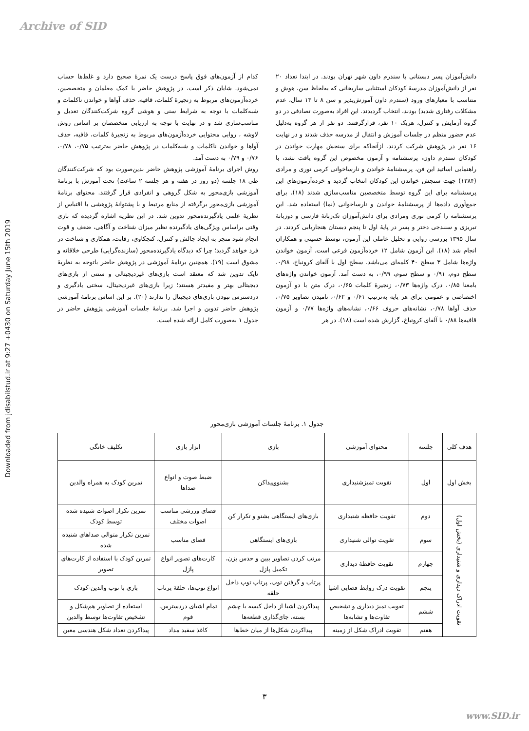Archive of SID
Downloaded from jdisabilstud.ir at 9:27 +0430 on Saturday June 15th 2019
دانش‌آموزان پسر دبستانی با سندرم داون شهر تهران بودند. در ابتدا تعداد ۲۰ نفر از دانش‌آموزان مدرسهٔ کودکان استثنایی ساریخانی که به‌لحاظ سن، هوش و متناسب با معیارهای ورود (سندرم داون آموزش‌پذیر و سن ۸ تا ۱۳ سال، عدم مشکلات رفتاری شدید) بودند، انتخاب گردیدند. این افراد به‌صورت تصادفی در دو گروه آزمایش و کنترل، هریک ۱۰ نفر، قرارگرفتند. دو نفر از هر گروه به‌دلیل عدم حضور منظم در جلسات آموزش و انتقال از مدرسه حذف شدند و در نهایت ۱۶ نفر در پژوهش شرکت کردند. ازآنجاکه برای سنجش مهارت خواندن در کودکان سندرم داون، پرسشنامه و آزمون مخصوص این گروه یافت نشد، با راهنمایی اساتید این فن، پرسشنامهٔ خواندن و نارساخوانی کرمی نوری و مرادی (۱۳۸۴) جهت سنجش خواندن این کودکان انتخاب گردید و خرده‌آزمون‌های این پرسشنامه برای این گروه توسط متخصصین مناسب‌سازی شدند (۱۸). برای جمع‌آوری داده‌ها از پرسشنامهٔ خواندن و نارساخوانی (نما) استفاده شد. این پرسشنامه را کرمی نوری ومرادی برای دانش‌آموزان تک‌زبانهٔ فارسی و دوزبانهٔ تبریزی و سنندجی دختر و پسر در پایهٔ اول تا پنجم دبستان هنجاریابی کردند. در سال ۱۳۹۵ بررسی روایی و تحلیل عاملی این آزمون، توسط حسینی و همکاران انجام شد (۱۸). این آزمون شامل ۱۲ خرده‌آزمون فرعی است. آزمون خواندن واژه‌ها شامل ۳ سطح ۴۰ کلمه‌ای می‌باشد. سطح اول با آلفای کرونباخ، ۰/۹۸، سطح دوم، ۰/۹۱ و سطح سوم، ۰/۹۹، به دست آمد. آزمون خواندن واژه‌های بامعنا ۰/۸۵، درک واژه‌ها ۰/۷۳، زنجیرهٔ کلمات ۰/۶۵، درک متن با دو آزمون اختصاصی و عمومی برای هر پایه به‌ترتیب ۰/۶۱ و ۰/۶۲، نامیدن تصاویر ۰/۷۵، حذف آواها ۰/۷۸، نشانه‌های حروف ۰/۶۶، نشانه‌های واژه‌ها ۰/۷۷ و آزمون قافیه‌ها ۰/۸۸ با آلفای کرونباخ، گزارش شده است (۱۸). در هر
کدام از آزمون‌های فوق پاسخ درست یک نمرهٔ صحیح دارد و غلط‌ها حساب نمی‌شود. شایان ذکر است، در پژوهش حاضر با کمک معلمان و متخصصین، خرده‌آزمون‌های مربوط به زنجیرهٔ کلمات، قافیه، حذف آواها و خواندن ناکلمات و شبه‌کلمات با توجه به شرایط سنی و هوشی گروه شرکت‌کنندگان تعدیل و مناسب‌سازی شد و در نهایت با توجه به ارزیابی متخصصان بر اساس روش لاوشه ، روایی محتوایی خرده‌آزمون‌های مربوط به زنجیرهٔ کلمات، قافیه، حذف آواها و خواندن ناکلمات و شبه‌کلمات در پژوهش حاضر به‌ترتیب ۰/۷۵، ۰/۷۸، ۰/۷۶ و ۰/۷۹ به دست آمد.
روش اجرای برنامهٔ آموزشی پژوهش حاضر بدین‌صورت بود که شرکت‌کنندگان طی ۱۸ جلسه (دو روز در هفته و هر جلسه ۲ ساعت) تحت آموزش با برنامهٔ آموزشی بازی‌محور به شکل گروهی و انفرادی قرار گرفتند. محتوای برنامهٔ آموزشی بازی‌محور برگرفته از منابع مرتبط و با پشتوانهٔ پژوهشی با اقتباس از نظریهٔ علمی یادگیرنده‌محور تدوین شد. در این نظریه اشاره گردیده که بازی وقتی براساس ویژگی‌های یادگیرنده نظیر میزان شناخت و آگاهی، ضعف و قوت انجام شود منجر به ایجاد چالش و کنترل، کنجکاوی، رقابت، همکاری و شناخت در فرد خواهد گردید؛ چرا که دیدگاه یادگیرنده‌محور (سازنده‌گرایی) طرحی خلاقانه و مشوق است (۱۹). همچنین برنامهٔ آموزشی در پژوهش حاضر باتوجه به نظریهٔ نایک تدوین شد که معتقد است بازی‌های غیردیجیتالی و سنتی از بازی‌های دیجیتالی بهتر و مفیدتر هستند؛ زیرا بازی‌های غیردیجیتال، سختی یادگیری و دردسترس نبودن بازی‌های دیجیتال را ندارند (۲۰). بر این اساس برنامهٔ آموزشی پژوهش حاضر تدوین و اجرا شد. برنامهٔ جلسات آموزشی پژوهش حاضر در جدول ۱ به‌صورت کامل ارائه شده است.
جدول ۱. برنامهٔ جلسات آموزشی بازی‌محور
| هدف کلی | جلسه | محتوای آموزشی | بازی | ابزار بازی | تکلیف خانگی |
| --- | --- | --- | --- | --- | --- |
| بخش اول | اول | تقویت تمیزشنیداری | بشنووپیداکن | ضبط صوت و انواع صداها | تمرین کودک به همراه والدین |
| تقویت ادراک دیداری و شنیداری (بخش اول) | دوم | تقویت حافظه شنیداری | بازی‌های ایستگاهی بشنو و تکرار کن | فضای ورزشی مناسب اصوات مختلف | تمرین تکرار اصوات شنیده شده توسط کودک |
| | سوم | تقویت توالی شنیداری | بازی‌های ایستگاهی | فضای مناسب | تمرین تکرار متوالی صداهای شنیده شده |
| | چهارم | تقویت حافظهٔ دیداری | مرتب کردن تصاویر ببین و حدس بزن، تکمیل پازل | کارت‌های تصویر انواع پازل | تمرین کودک با استفاده از کارت‌های تصویر |
| | پنجم | تقویت درک روابط فضایی اشیا | پرتاب و گرفتن توپ، پرتاپ توپ داخل حلقه | انواع توپ‌ها، حلقهٔ پرتاب | بازی با توپ والدین-کودک |
| | ششم | تقویت تمیز دیداری و تشخیص تفاوت‌ها و تشابه‌ها | پیداکردن اشیا از داخل کیسه با چشم بسته، جای‌گذاری قطعه‌ها | تمام اشیای دردسترس، فوم | استفاده از تصاویر هم‌شکل و تشخیص تفاوت‌ها توسط والدین |
| | هفتم | تقویت ادراک شکل از زمینه | پیداکردن شکل‌ها از میان خط‌ها | کاغذ سفید مداد | پیداکردن تعداد شکل هندسی معین |
۳
www.SID.ir